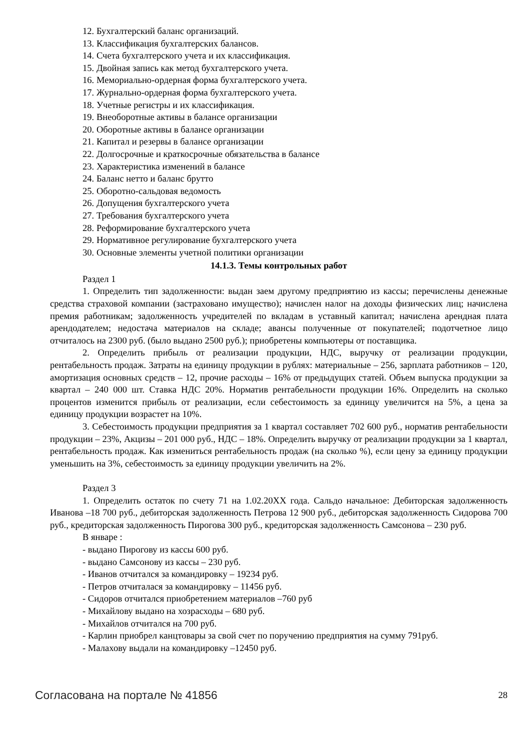12. Бухгалтерский баланс организаций.
13. Классификация бухгалтерских балансов.
14. Счета бухгалтерского учета и их классификация.
15. Двойная запись как метод бухгалтерского учета.
16. Мемориально-ордерная форма бухгалтерского учета.
17. Журнально-ордерная форма бухгалтерского учета.
18. Учетные регистры и их классификация.
19. Внеоборотные активы в балансе организации
20. Оборотные активы в балансе организации
21. Капитал и резервы в балансе организации
22. Долгосрочные и краткосрочные обязательства в балансе
23. Характеристика изменений в балансе
24. Баланс нетто и баланс брутто
25. Оборотно-сальдовая ведомость
26. Допущения бухгалтерского учета
27. Требования бухгалтерского учета
28. Реформирование бухгалтерского учета
29. Нормативное регулирование бухгалтерского учета
30. Основные элементы учетной политики организации
14.1.3. Темы контрольных работ
Раздел 1
1. Определить тип задолженности: выдан заем другому предприятию из кассы; перечислены денежные средства страховой компании (застраховано имущество); начислен налог на доходы физических лиц; начислена премия работникам; задолженность учредителей по вкладам в уставный капитал; начислена арендная плата арендодателем; недостача материалов на складе; авансы полученные от покупателей; подотчетное лицо отчиталось на 2300 руб. (было выдано 2500 руб.); приобретены компьютеры от поставщика.
2. Определить прибыль от реализации продукции, НДС, выручку от реализации продукции, рентабельность продаж. Затраты на единицу продукции в рублях: материальные – 256, зарплата работников – 120, амортизация основных средств – 12, прочие расходы – 16% от предыдущих статей. Объем выпуска продукции за квартал – 240 000 шт. Ставка НДС 20%. Норматив рентабельности продукции 16%. Определить на сколько процентов изменится прибыль от реализации, если себестоимость за единицу увеличится на 5%, а цена за единицу продукции возрастет на 10%.
3. Себестоимость продукции предприятия за 1 квартал составляет 702 600 руб., норматив рентабельности продукции – 23%, Акцизы – 201 000 руб., НДС – 18%. Определить выручку от реализации продукции за 1 квартал, рентабельность продаж. Как измениться рентабельность продаж (на сколько %), если цену за единицу продукции уменьшить на 3%, себестоимость за единицу продукции увеличить на 2%.
Раздел 3
1. Определить остаток по счету 71 на 1.02.20ХХ года. Сальдо начальное: Дебиторская задолженность Иванова –18 700 руб., дебиторская задолженность Петрова 12 900 руб., дебиторская задолженность Сидорова 700 руб., кредиторская задолженность Пирогова 300 руб., кредиторская задолженность Самсонова – 230 руб.
В январе :
- выдано Пирогову из кассы 600 руб.
- выдано Самсонову из кассы – 230 руб.
- Иванов отчитался за командировку – 19234 руб.
- Петров отчиталася за командировку – 11456 руб.
- Сидоров отчитался приобретением материалов –760 руб
- Михайлову выдано на хозрасходы – 680 руб.
- Михайлов отчитался на 700 руб.
- Карлин приобрел канцтовары за свой счет по поручению предприятия на сумму 791руб.
- Малахову выдали на командировку –12450 руб.
Согласована на портале № 41856 28